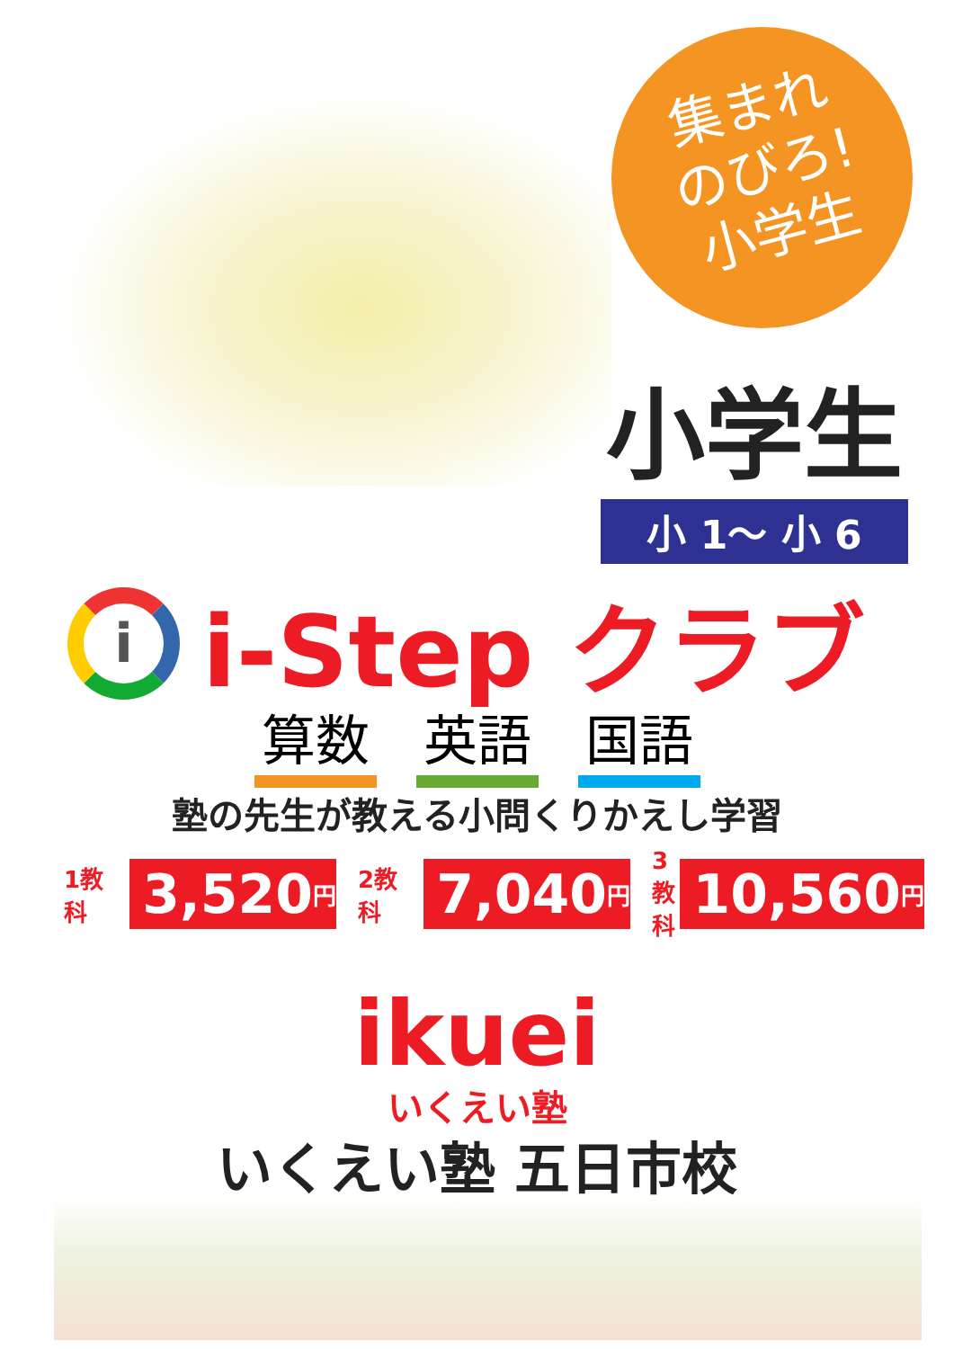集まれ
のびろ!
小学生
小学生
小 1～ 小 6
i
i-Step クラブ
算数 英語 国語
塾の先生が教える小問くりかえし学習
1教科 3,520 円
2教科 7,040 円
3教科 10,560 円
ikuei
いくえい塾
いくえい塾 五日市校